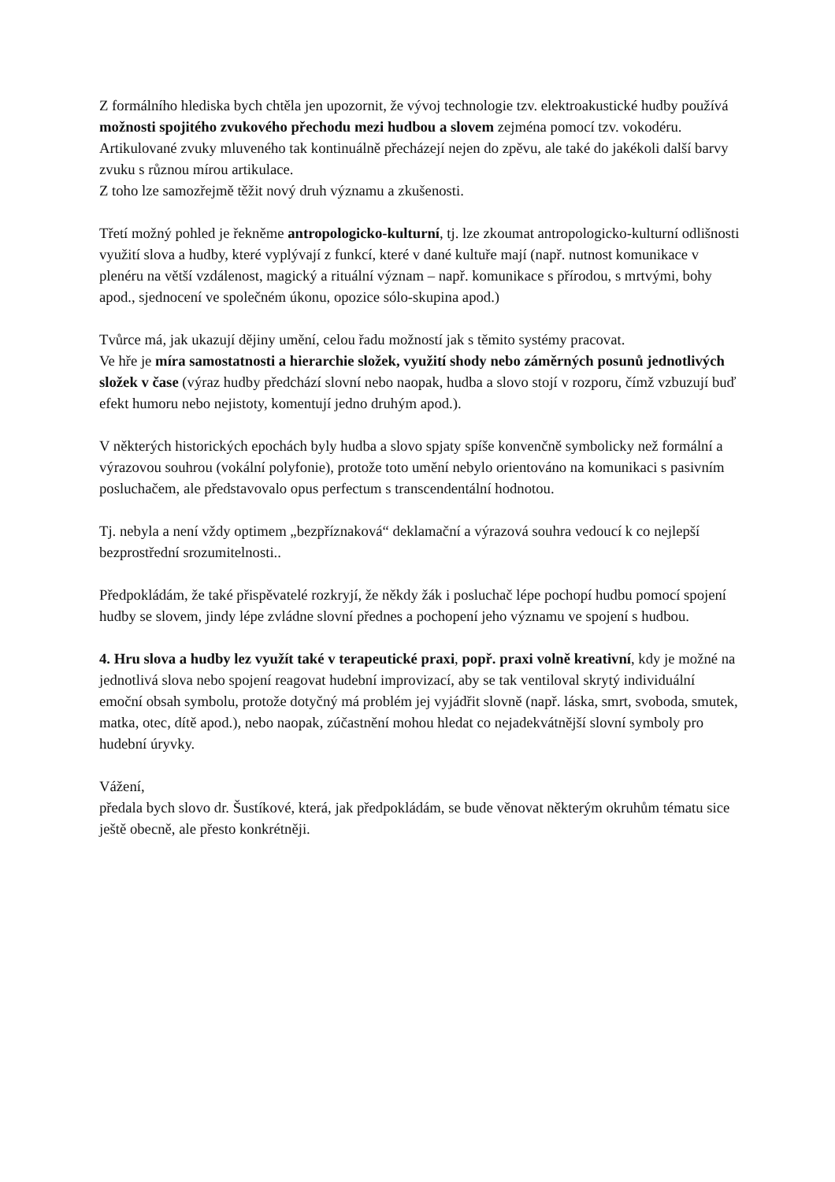Z formálního hlediska bych chtěla jen upozornit, že vývoj technologie tzv. elektroakustické hudby používá možnosti spojitého zvukového přechodu mezi hudbou a slovem zejména pomocí tzv. vokodéru. Artikulované zvuky mluveného tak kontinuálně přecházejí nejen do zpěvu, ale také do jakékoli další barvy zvuku s různou mírou artikulace.
Z toho lze samozřejmě těžit nový druh významu a zkušenosti.
Třetí možný pohled je řekněme antropologicko-kulturní, tj. lze zkoumat antropologicko-kulturní odlišnosti využití slova a hudby, které vyplývají z funkcí, které v dané kultuře mají (např. nutnost komunikace v plenéru na větší vzdálenost, magický a rituální význam – např. komunikace s přírodou, s mrtvými, bohy apod., sjednocení ve společném úkonu, opozice sólo-skupina apod.)
Tvůrce má, jak ukazují dějiny umění, celou řadu možností jak s těmito systémy pracovat.
Ve hře je míra samostatnosti a hierarchie složek, využití shody nebo záměrných posunů jednotlivých složek v čase (výraz hudby předchází slovní nebo naopak, hudba a slovo stojí v rozporu, čímž vzbuzují buď efekt humoru nebo nejistoty, komentují jedno druhým apod.).
V některých historických epochách byly hudba a slovo spjaty spíše konvenčně symbolicky než formální a výrazovou souhrou (vokální polyfonie), protože toto umění nebylo orientováno na komunikaci s pasivním posluchačem, ale představovalo opus perfectum s transcendentální hodnotou.
Tj. nebyla a není vždy optimem „bezpříznaková“ deklamační a výrazová souhra vedoucí k co nejlepší bezprostřední srozumitelnosti..
Předpokládám, že také přispěvatelé rozkryjí, že někdy žák i posluchač lépe pochopí hudbu pomocí spojení hudby se slovem, jindy lépe zvládne slovní přednes a pochopení jeho významu ve spojení s hudbou.
4. Hru slova a hudby lez využít také v terapeutické praxi, popř. praxi volně kreativní, kdy je možné na jednotlivá slova nebo spojení reagovat hudební improvizací, aby se tak ventiloval skrytý individuální emoční obsah symbolu, protože dotyčný má problém jej vyjádřit slovně (např. láska, smrt, svoboda, smutek, matka, otec, dítě apod.), nebo naopak, zúčastnění mohou hledat co nejadekvátnější slovní symboly pro hudební úryvky.
Vážení,
předala bych slovo dr. Šustíkové, která, jak předpokládám, se bude věnovat některým okruhům tématu sice ještě obecně, ale přesto konkrétněji.